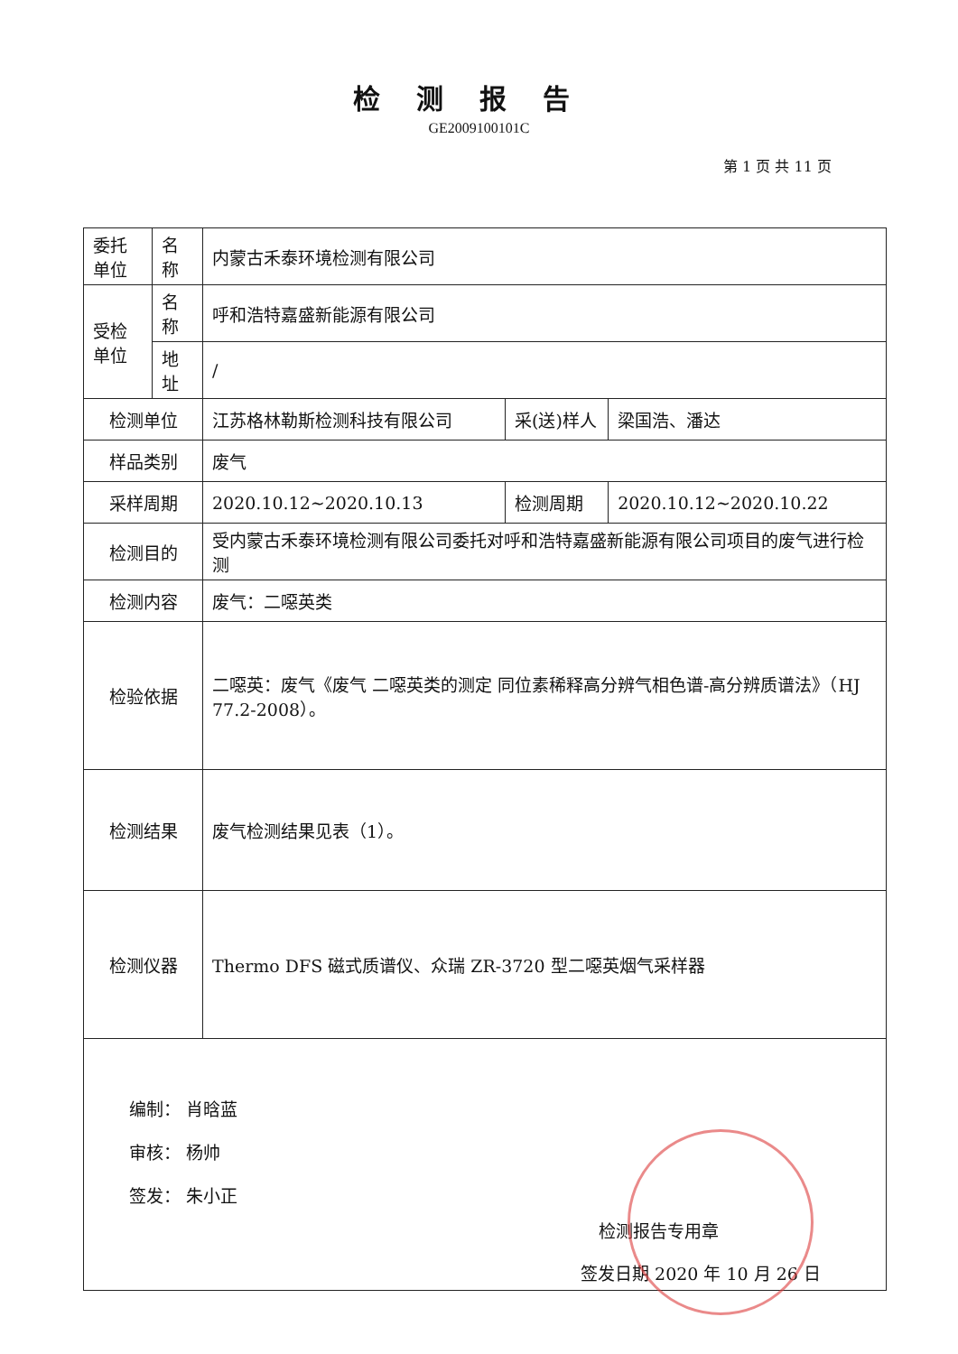检测报告
GE2009100101C
第 1 页 共 11 页
| 委托 单位 | 名称 | 内蒙古禾泰环境检测有限公司 | | |
| 受检 单位 | 名称 | 呼和浩特嘉盛新能源有限公司 | | |
| | 地址 | / | | |
| 检测单位 | | 江苏格林勒斯检测科技有限公司 | 采(送)样人 | 梁国浩、潘达 |
| 样品类别 | | 废气 | | |
| 采样周期 | | 2020.10.12~2020.10.13 | 检测周期 | 2020.10.12~2020.10.22 |
| 检测目的 | | 受内蒙古禾泰环境检测有限公司委托对呼和浩特嘉盛新能源有限公司项目的废气进行检测 | | |
| 检测内容 | | 废气：二噁英类 | | |
| 检验依据 | | 二噁英：废气《废气 二噁英类的测定 同位素稀释高分辨气相色谱-高分辨质谱法》（HJ 77.2-2008）。 | | |
| 检测结果 | | 废气检测结果见表（1）。 | | |
| 检测仪器 | | Thermo DFS 磁式质谱仪、众瑞 ZR-3720 型二噁英烟气采样器 | | |
| 编制： 肖晗蓝 审核： 杨帅 签发： 朱小正 检测报告专用章 签发日期 2020 年 10 月 26 日 | | | | |